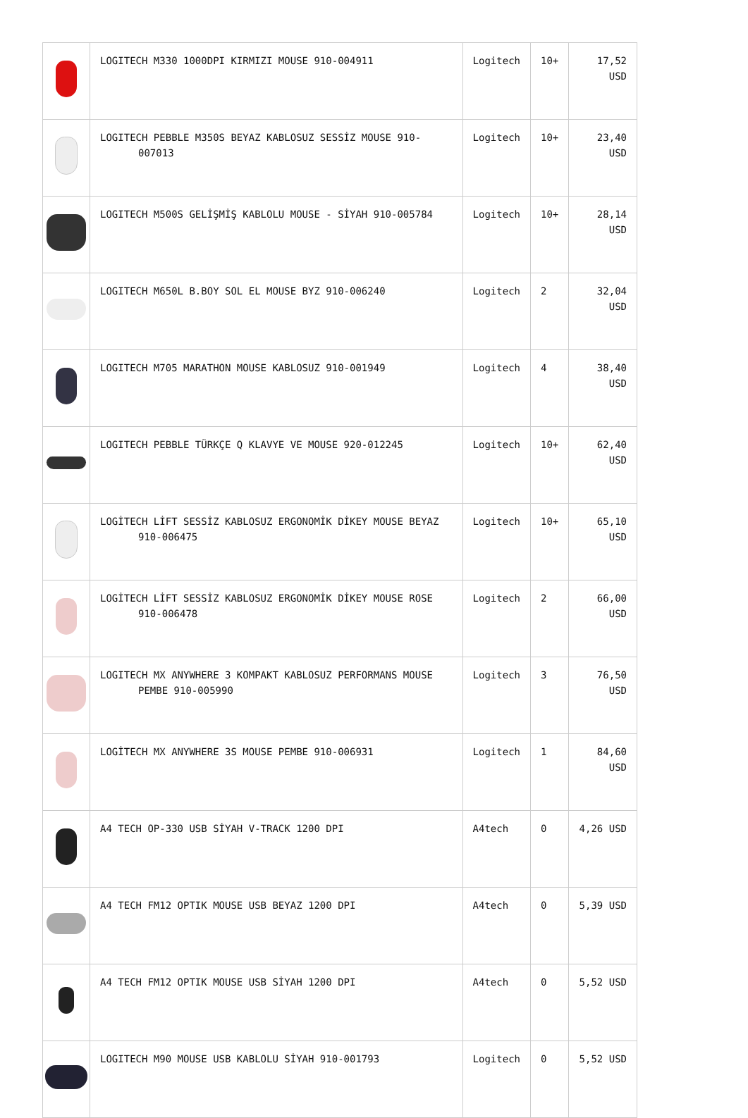| | LOGITECH M330 1000DPI KIRMIZI MOUSE 910-004911 | Logitech | 10+ | 17,52 USD |
| | LOGITECH PEBBLE M350S BEYAZ KABLOSUZ SESSİZ MOUSE 910-007013 | Logitech | 10+ | 23,40 USD |
| | LOGITECH M500S GELİŞMİŞ KABLOLU MOUSE - SİYAH 910-005784 | Logitech | 10+ | 28,14 USD |
| | LOGITECH M650L B.BOY SOL EL MOUSE BYZ 910-006240 | Logitech | 2 | 32,04 USD |
| | LOGITECH M705 MARATHON MOUSE KABLOSUZ 910-001949 | Logitech | 4 | 38,40 USD |
| | LOGITECH PEBBLE TÜRKÇE Q KLAVYE VE MOUSE 920-012245 | Logitech | 10+ | 62,40 USD |
| | LOGİTECH LİFT SESSİZ KABLOSUZ ERGONOMİK DİKEY MOUSE BEYAZ 910-006475 | Logitech | 10+ | 65,10 USD |
| | LOGİTECH LİFT SESSİZ KABLOSUZ ERGONOMİK DİKEY MOUSE ROSE 910-006478 | Logitech | 2 | 66,00 USD |
| | LOGITECH MX ANYWHERE 3 KOMPAKT KABLOSUZ PERFORMANS MOUSE PEMBE 910-005990 | Logitech | 3 | 76,50 USD |
| | LOGİTECH MX ANYWHERE 3S MOUSE PEMBE 910-006931 | Logitech | 1 | 84,60 USD |
| | A4 TECH OP-330 USB SİYAH V-TRACK 1200 DPI | A4tech | 0 | 4,26 USD |
| | A4 TECH FM12 OPTIK MOUSE USB BEYAZ 1200 DPI | A4tech | 0 | 5,39 USD |
| | A4 TECH FM12 OPTIK MOUSE USB SİYAH 1200 DPI | A4tech | 0 | 5,52 USD |
| | LOGITECH M90 MOUSE USB KABLOLU SİYAH 910-001793 | Logitech | 0 | 5,52 USD |